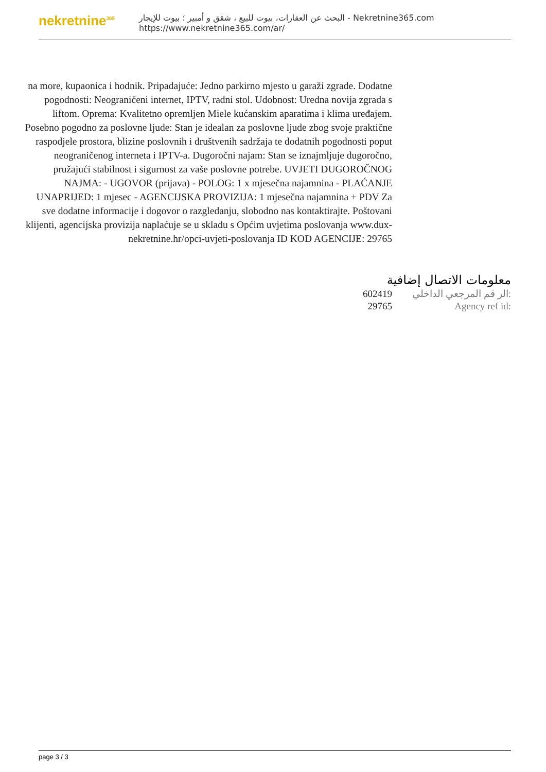nekretnine<sup>365</sup>
البحث عن العقارات، بيوت للبيع ، شقق و أمبير ؛ بيوت للإيجار - Nekretnine365.com
https://www.nekretnine365.com/ar/
na more, kupaonica i hodnik. Pripadajuće: Jedno parkirno mjesto u garaži zgrade. Dodatne pogodnosti: Neograničeni internet, IPTV, radni stol. Udobnost: Uredna novija zgrada s liftom. Oprema: Kvalitetno opremljen Miele kućanskim aparatima i klima uređajem. Posebno pogodno za poslovne ljude: Stan je idealan za poslovne ljude zbog svoje praktične raspodjele prostora, blizine poslovnih i društvenih sadržaja te dodatnih pogodnosti poput neograničenog interneta i IPTV-a. Dugoročni najam: Stan se iznajmljuje dugoročno, pružajući stabilnost i sigurnost za vaše poslovne potrebe. UVJETI DUGOROČNOG NAJMA: - UGOVOR (prijava) - POLOG: 1 x mjesečna najamnina - PLAĆANJE UNAPRIJED: 1 mjesec - AGENCIJSKA PROVIZIJA: 1 mjesečna najamnina + PDV Za sve dodatne informacije i dogovor o razgledanju, slobodno nas kontaktirajte. Poštovani klijenti, agencijska provizija naplaćuje se u skladu s Općim uvjetima poslovanja www.dux-nekretnine.hr/opci-uvjeti-poslovanja ID KOD AGENCIJE: 29765
معلومات الاتصال إضافية
| 602419 | الر قم المرجعي الداخلي: |
| 29765 | Agency ref id: |
page 3 / 3